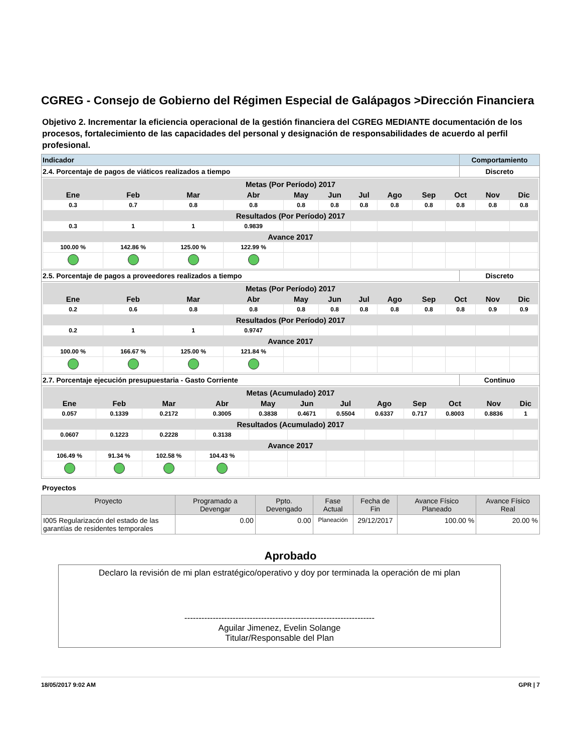CGREG - Consejo de Gobierno del Régimen Especial de Galápagos >Dirección Financiera
Objetivo 2. Incrementar la eficiencia operacional de la gestión financiera del CGREG MEDIANTE documentación de los procesos, fortalecimiento de las capacidades del personal y designación de responsabilidades de acuerdo al perfil profesional.
| Indicador | Comportamiento |
| 2.4. Porcentaje de pagos de viáticos realizados a tiempo | Discreto |
| / Metas (Por Período) 2017 / / / / / / / / / / / / / Ene / Feb / Mar / Abr / May / Jun / Jul / Ago / Sep / Oct / Nov / Dic / / 0.3 / 0.7 / 0.8 / 0.8 / 0.8 / 0.8 / 0.8 / 0.8 / 0.8 / 0.8 / 0.8 / 0.8 / / Resultados (Por Período) 2017 / / / / / / / / / / / / / 0.3 / 1 / 1 / 0.9839 / / / / / / / / / / Avance 2017 / / / / / / / / / / / / / 100.00 % / 142.86 % / 125.00 % / 122.99 % / / / / / / / / / | |
| 2.5. Porcentaje de pagos a proveedores realizados a tiempo | Discreto |
| / Metas (Por Período) 2017 / / / / / / / / / / / / / Ene / Feb / Mar / Abr / May / Jun / Jul / Ago / Sep / Oct / Nov / Dic / / 0.2 / 0.6 / 0.8 / 0.8 / 0.8 / 0.8 / 0.8 / 0.8 / 0.8 / 0.8 / 0.9 / 0.9 / / Resultados (Por Período) 2017 / / / / / / / / / / / / / 0.2 / 1 / 1 / 0.9747 / / / / / / / / / / Avance 2017 / / / / / / / / / / / / / 100.00 % / 166.67 % / 125.00 % / 121.84 % / / / / / / / / / | |
| 2.7. Porcentaje ejecución presupuestaria - Gasto Corriente | Continuo |
| / Metas (Acumulado) 2017 / / / / / / / / / / / / / Ene / Feb / Mar / Abr / May / Jun / Jul / Ago / Sep / Oct / Nov / Dic / / 0.057 / 0.1339 / 0.2172 / 0.3005 / 0.3838 / 0.4671 / 0.5504 / 0.6337 / 0.717 / 0.8003 / 0.8836 / 1 / / Resultados (Acumulado) 2017 / / / / / / / / / / / / / 0.0607 / 0.1223 / 0.2228 / 0.3138 / / / / / / / / / / Avance 2017 / / / / / / / / / / / / / 106.49 % / 91.34 % / 102.58 % / 104.43 % / / / / / / / / / | |
Proyectos
| Proyecto | Programado a Devengar | Ppto. Devengado | Fase Actual | Fecha de Fin | Avance Físico Planeado | Avance Físico Real |
| --- | --- | --- | --- | --- | --- | --- |
| I005 Regularizacón del estado de las garantías de residentes temporales | 0.00 | 0.00 | Planeación | 29/12/2017 | 100.00 % | 20.00 % |
Aprobado
Declaro la revisión de mi plan estratégico/operativo y doy por terminada la operación de mi plan
-------------------------------------------------------------------
Aguilar Jimenez, Evelin Solange
Titular/Responsable del Plan
18/05/2017 9:02 AM GPR | 7